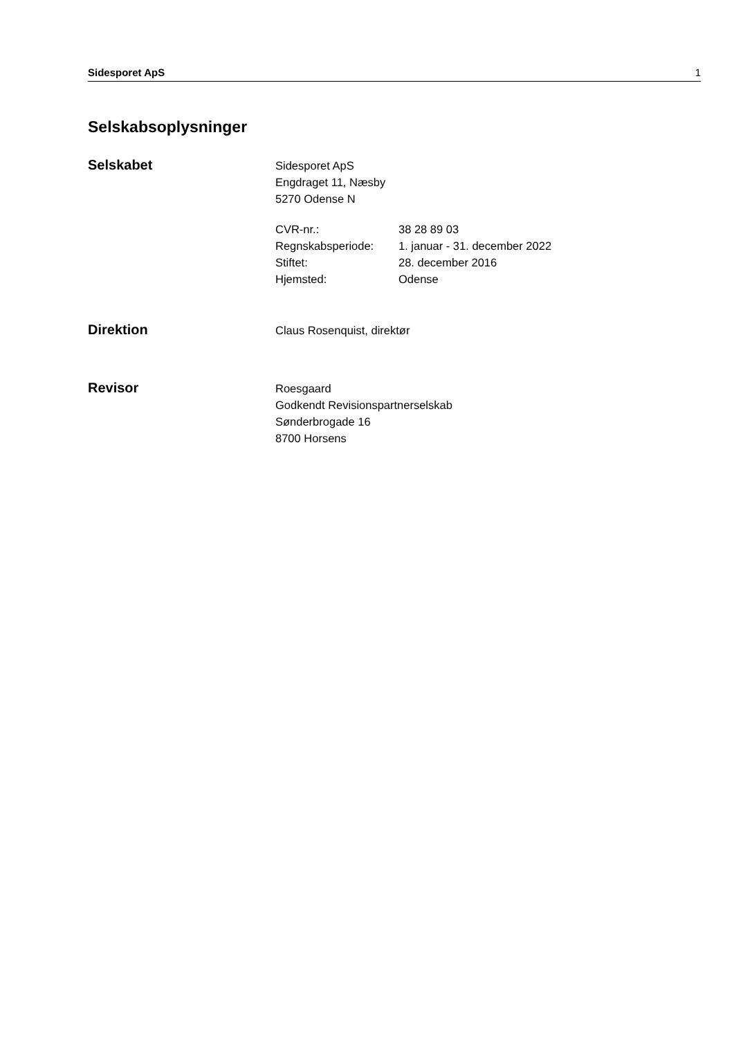Sidesporet ApS 1
Selskabsoplysninger
Selskabet
Sidesporet ApS
Engdraget 11, Næsby
5270 Odense N
CVR-nr.: 38 28 89 03
Regnskabsperiode: 1. januar - 31. december 2022
Stiftet: 28. december 2016
Hjemsted: Odense
Direktion
Claus Rosenquist, direktør
Revisor
Roesgaard
Godkendt Revisionspartnerselskab
Sønderbrogade 16
8700 Horsens